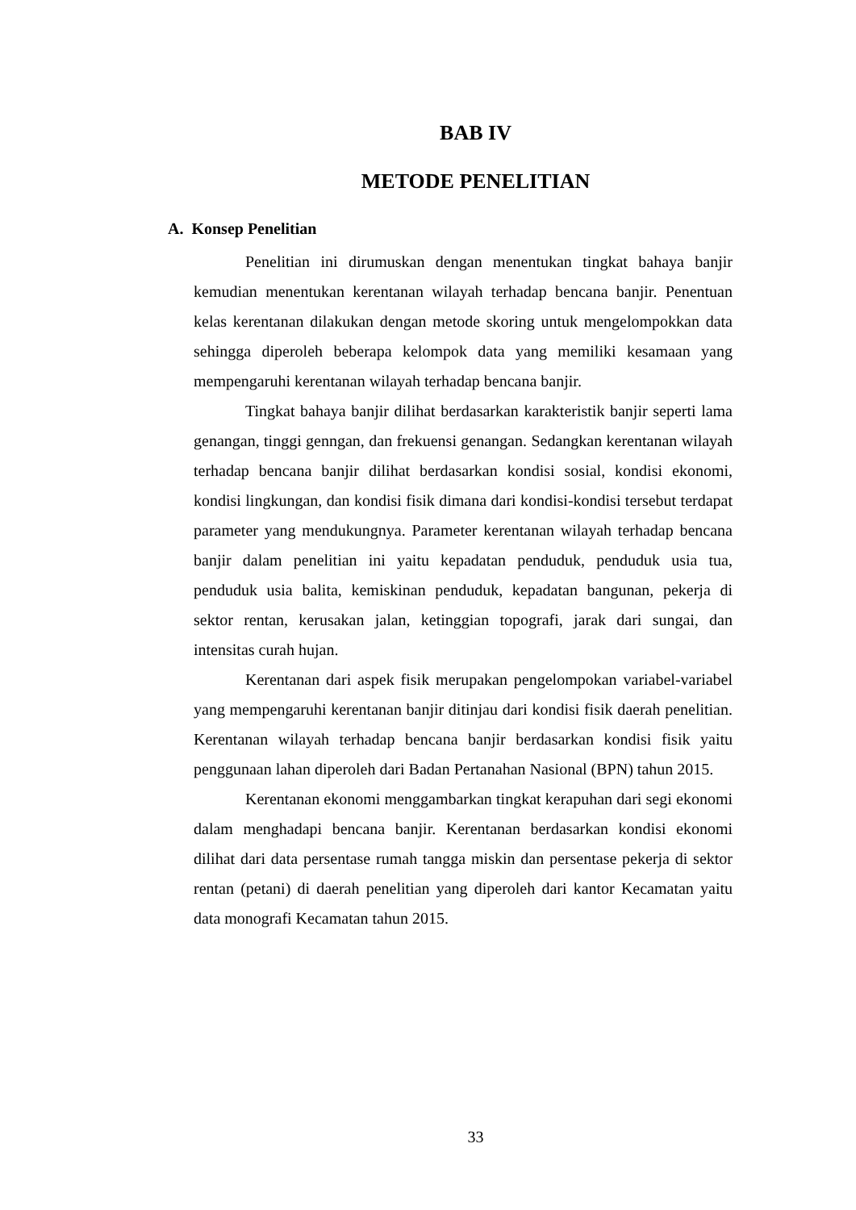BAB IV
METODE PENELITIAN
A. Konsep Penelitian
Penelitian ini dirumuskan dengan menentukan tingkat bahaya banjir kemudian menentukan kerentanan wilayah terhadap bencana banjir. Penentuan kelas kerentanan dilakukan dengan metode skoring untuk mengelompokkan data sehingga diperoleh beberapa kelompok data yang memiliki kesamaan yang mempengaruhi kerentanan wilayah terhadap bencana banjir.
Tingkat bahaya banjir dilihat berdasarkan karakteristik banjir seperti lama genangan, tinggi genngan, dan frekuensi genangan. Sedangkan kerentanan wilayah terhadap bencana banjir dilihat berdasarkan kondisi sosial, kondisi ekonomi, kondisi lingkungan, dan kondisi fisik dimana dari kondisi-kondisi tersebut terdapat parameter yang mendukungnya. Parameter kerentanan wilayah terhadap bencana banjir dalam penelitian ini yaitu kepadatan penduduk, penduduk usia tua, penduduk usia balita, kemiskinan penduduk, kepadatan bangunan, pekerja di sektor rentan, kerusakan jalan, ketinggian topografi, jarak dari sungai, dan intensitas curah hujan.
Kerentanan dari aspek fisik merupakan pengelompokan variabel-variabel yang mempengaruhi kerentanan banjir ditinjau dari kondisi fisik daerah penelitian. Kerentanan wilayah terhadap bencana banjir berdasarkan kondisi fisik yaitu penggunaan lahan diperoleh dari Badan Pertanahan Nasional (BPN) tahun 2015.
Kerentanan ekonomi menggambarkan tingkat kerapuhan dari segi ekonomi dalam menghadapi bencana banjir. Kerentanan berdasarkan kondisi ekonomi dilihat dari data persentase rumah tangga miskin dan persentase pekerja di sektor rentan (petani) di daerah penelitian yang diperoleh dari kantor Kecamatan yaitu data monografi Kecamatan tahun 2015.
33